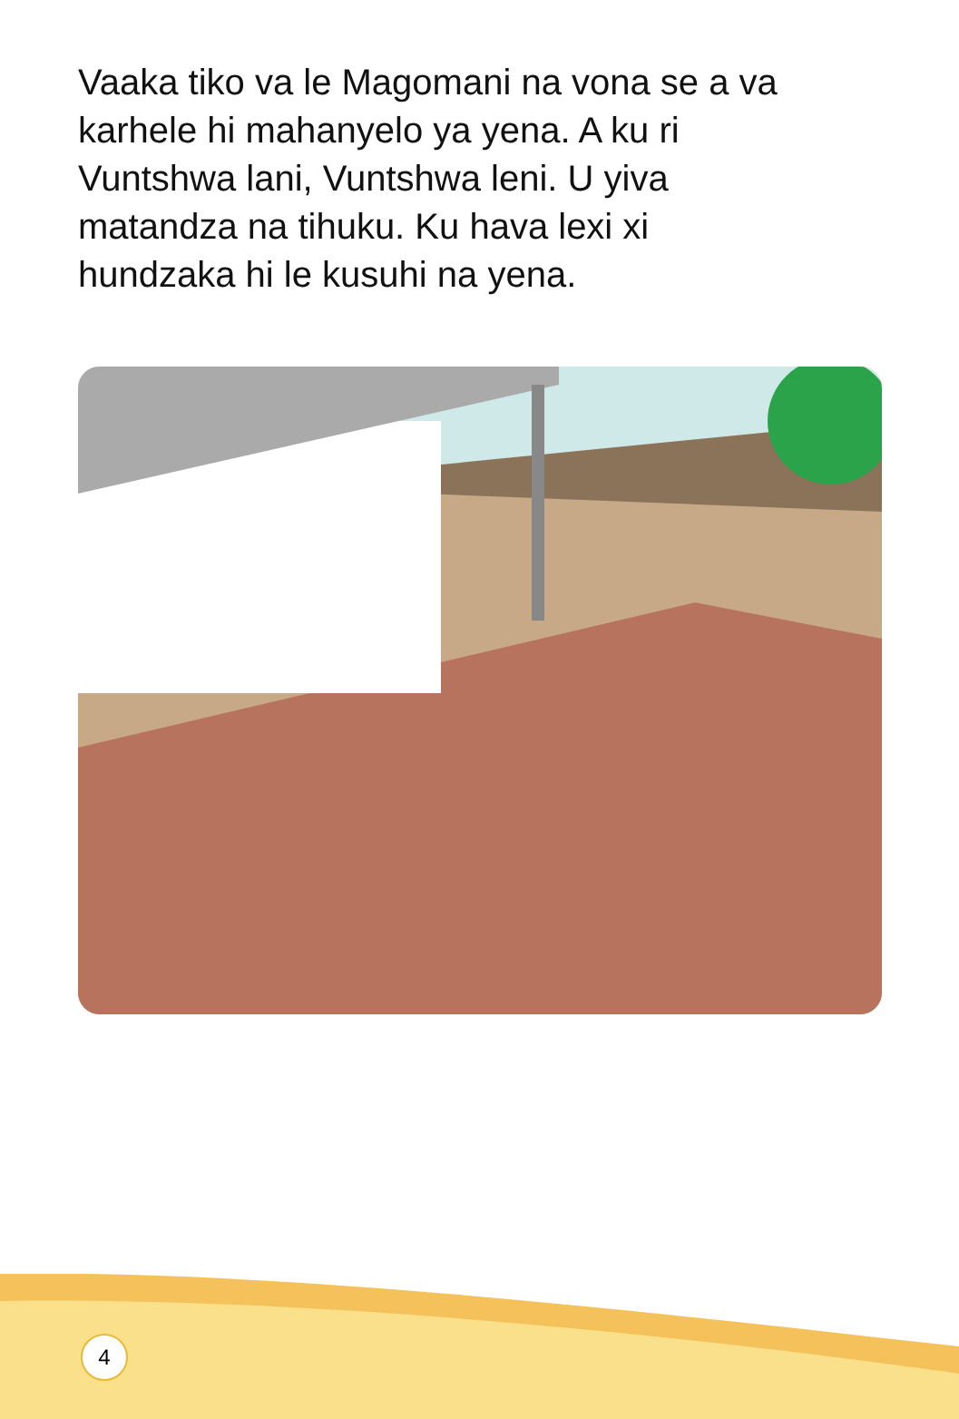Vaaka tiko va le Magomani na vona se a va karhele hi mahanyelo ya yena. A ku ri Vuntshwa lani, Vuntshwa leni. U yiva matandza na tihuku. Ku hava lexi xi hundzaka hi le kusuhi na yena.
4